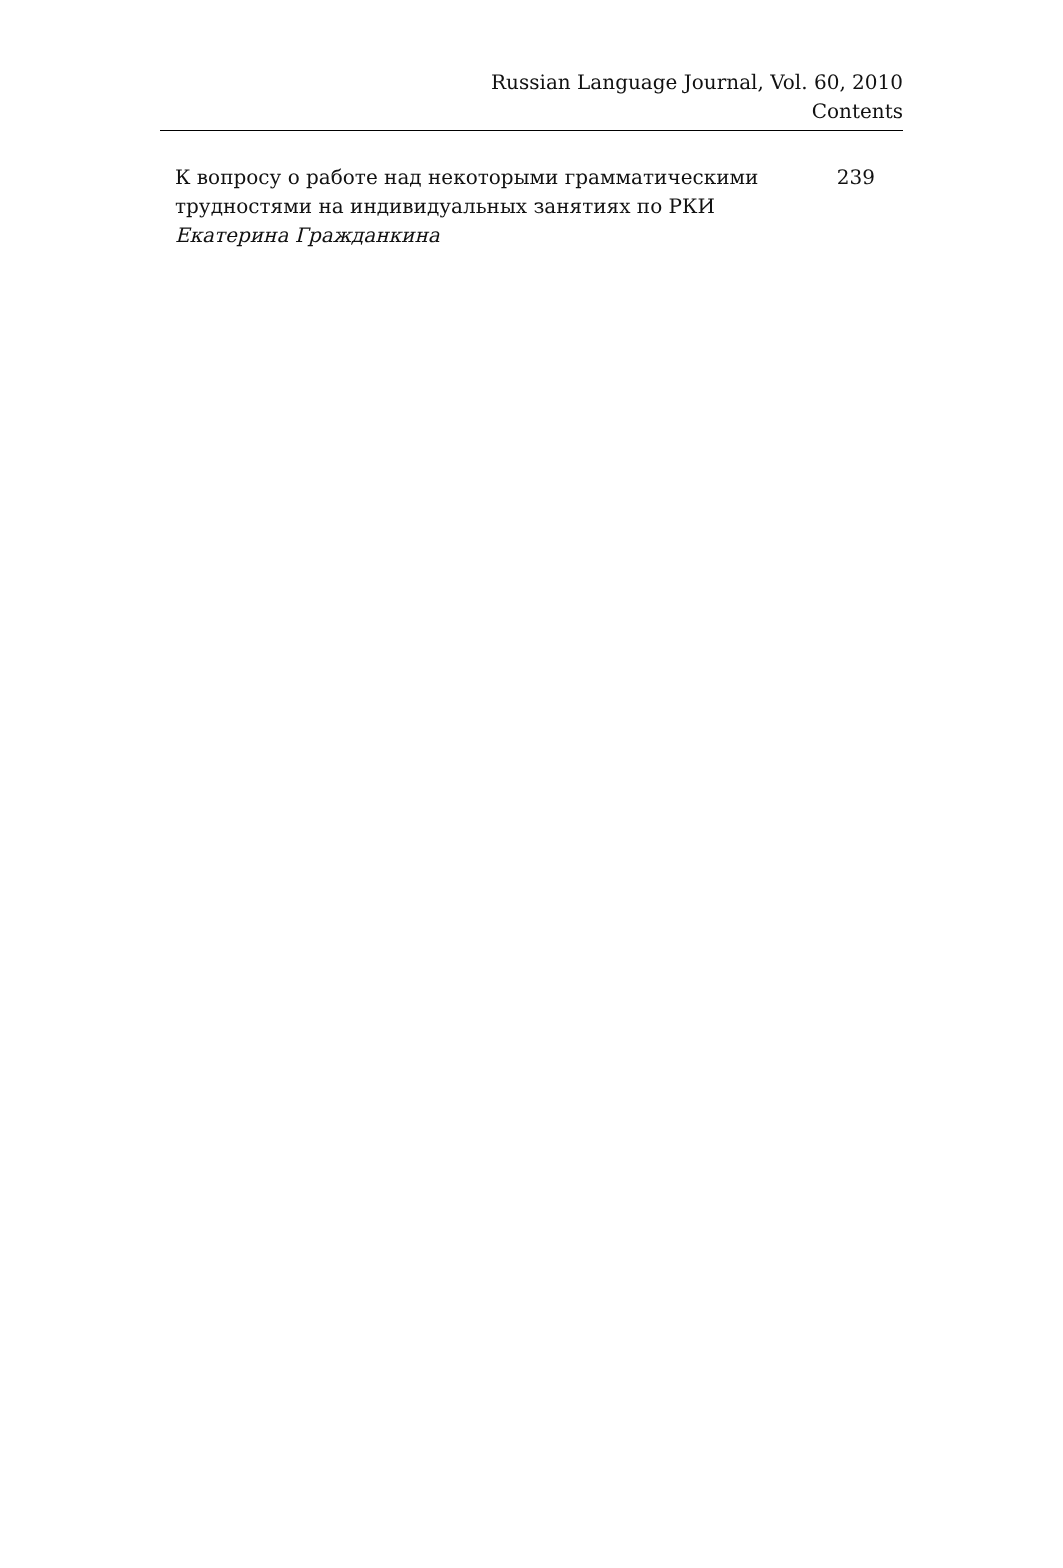Russian Language Journal, Vol. 60, 2010
Contents
К вопросу о работе над некоторыми грамматическими трудностями на индивидуальных занятиях по РКИ
Екатерина Гражданкина
239